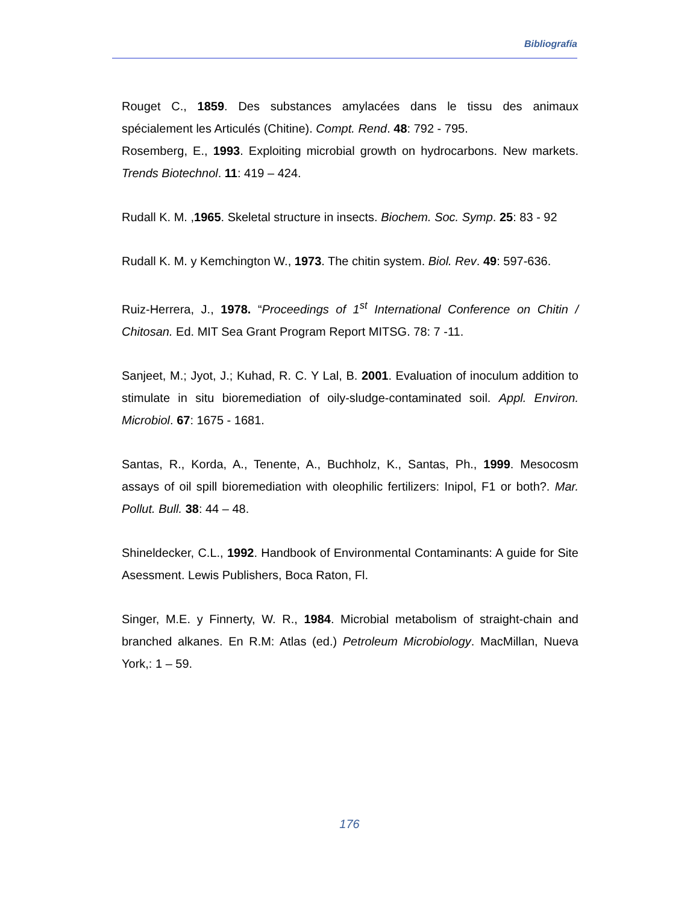Bibliografía
Rouget C., 1859. Des substances amylacées dans le tissu des animaux spécialement les Articulés (Chitine). Compt. Rend. 48: 792 - 795.
Rosemberg, E., 1993. Exploiting microbial growth on hydrocarbons. New markets. Trends Biotechnol. 11: 419 – 424.
Rudall K. M. ,1965. Skeletal structure in insects. Biochem. Soc. Symp. 25: 83 - 92
Rudall K. M. y Kemchington W., 1973. The chitin system. Biol. Rev. 49: 597-636.
Ruiz-Herrera, J., 1978. “Proceedings of 1<sup>st</sup> International Conference on Chitin / Chitosan. Ed. MIT Sea Grant Program Report MITSG. 78: 7 -11.
Sanjeet, M.; Jyot, J.; Kuhad, R. C. Y Lal, B. 2001. Evaluation of inoculum addition to stimulate in situ bioremediation of oily-sludge-contaminated soil. Appl. Environ. Microbiol. 67: 1675 - 1681.
Santas, R., Korda, A., Tenente, A., Buchholz, K., Santas, Ph., 1999. Mesocosm assays of oil spill bioremediation with oleophilic fertilizers: Inipol, F1 or both?. Mar. Pollut. Bull. 38: 44 – 48.
Shineldecker, C.L., 1992. Handbook of Environmental Contaminants: A guide for Site Asessment. Lewis Publishers, Boca Raton, Fl.
Singer, M.E. y Finnerty, W. R., 1984. Microbial metabolism of straight-chain and branched alkanes. En R.M: Atlas (ed.) Petroleum Microbiology. MacMillan, Nueva York,: 1 – 59.
176